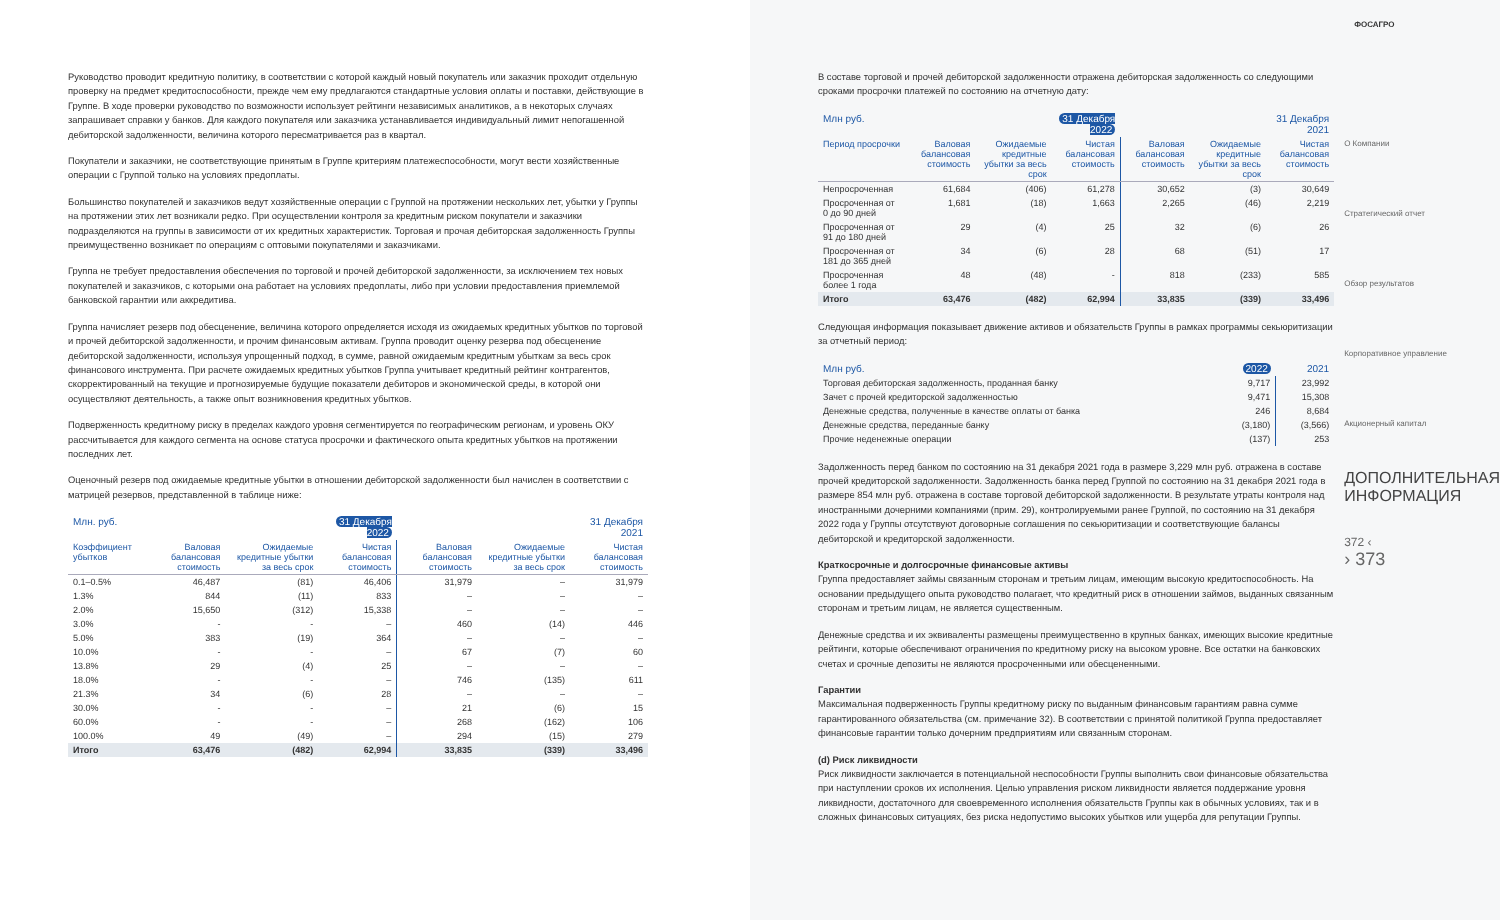Руководство проводит кредитную политику, в соответствии с которой каждый новый покупатель или заказчик проходит отдельную проверку на предмет кредитоспособности, прежде чем ему предлагаются стандартные условия оплаты и поставки, действующие в Группе. В ходе проверки руководство по возможности использует рейтинги независимых аналитиков, а в некоторых случаях запрашивает справки у банков. Для каждого покупателя или заказчика устанавливается индивидуальный лимит непогашенной дебиторской задолженности, величина которого пересматривается раз в квартал.
Покупатели и заказчики, не соответствующие принятым в Группе критериям платежеспособности, могут вести хозяйственные операции с Группой только на условиях предоплаты.
Большинство покупателей и заказчиков ведут хозяйственные операции с Группой на протяжении нескольких лет, убытки у Группы на протяжении этих лет возникали редко. При осуществлении контроля за кредитным риском покупатели и заказчики подразделяются на группы в зависимости от их кредитных характеристик. Торговая и прочая дебиторская задолженность Группы преимущественно возникает по операциям с оптовыми покупателями и заказчиками.
Группа не требует предоставления обеспечения по торговой и прочей дебиторской задолженности, за исключением тех новых покупателей и заказчиков, с которыми она работает на условиях предоплаты, либо при условии предоставления приемлемой банковской гарантии или аккредитива.
Группа начисляет резерв под обесценение, величина которого определяется исходя из ожидаемых кредитных убытков по торговой и прочей дебиторской задолженности, и прочим финансовым активам. Группа проводит оценку резерва под обесценение дебиторской задолженности, используя упрощенный подход, в сумме, равной ожидаемым кредитным убыткам за весь срок финансового инструмента. При расчете ожидаемых кредитных убытков Группа учитывает кредитный рейтинг контрагентов, скорректированный на текущие и прогнозируемые будущие показатели дебиторов и экономической среды, в которой они осуществляют деятельность, а также опыт возникновения кредитных убытков.
Подверженность кредитному риску в пределах каждого уровня сегментируется по географическим регионам, и уровень ОКУ рассчитывается для каждого сегмента на основе статуса просрочки и фактического опыта кредитных убытков на протяжении последних лет.
Оценочный резерв под ожидаемые кредитные убытки в отношении дебиторской задолженности был начислен в соответствии с матрицей резервов, представленной в таблице ниже:
| Млн. руб. | | | 31 Декабря 2022 | | | 31 Декабря 2021 |
| --- | --- | --- | --- | --- | --- | --- |
| Коэффициент убытков | Валовая балансовая стоимость | Ожидаемые кредитные убытки за весь срок | Чистая балансовая стоимость | Валовая балансовая стоимость | Ожидаемые кредитные убытки за весь срок | Чистая балансовая стоимость |
| 0.1–0.5% | 46,487 | (81) | 46,406 | 31,979 | – | 31,979 |
| 1.3% | 844 | (11) | 833 | – | – | – |
| 2.0% | 15,650 | (312) | 15,338 | – | – | – |
| 3.0% | - | - | – | 460 | (14) | 446 |
| 5.0% | 383 | (19) | 364 | – | – | – |
| 10.0% | - | - | – | 67 | (7) | 60 |
| 13.8% | 29 | (4) | 25 | – | – | – |
| 18.0% | - | - | – | 746 | (135) | 611 |
| 21.3% | 34 | (6) | 28 | – | – | – |
| 30.0% | - | - | – | 21 | (6) | 15 |
| 60.0% | - | - | – | 268 | (162) | 106 |
| 100.0% | 49 | (49) | – | 294 | (15) | 279 |
| Итого | 63,476 | (482) | 62,994 | 33,835 | (339) | 33,496 |
В составе торговой и прочей дебиторской задолженности отражена дебиторская задолженность со следующими сроками просрочки платежей по состоянию на отчетную дату:
| Млн руб. | | | 31 Декабря 2022 | | | 31 Декабря 2021 |
| --- | --- | --- | --- | --- | --- | --- |
| Период просрочки | Валовая балансовая стоимость | Ожидаемые кредитные убытки за весь срок | Чистая балансовая стоимость | Валовая балансовая стоимость | Ожидаемые кредитные убытки за весь срок | Чистая балансовая стоимость |
| Непросроченная | 61,684 | (406) | 61,278 | 30,652 | (3) | 30,649 |
| Просроченная от 0 до 90 дней | 1,681 | (18) | 1,663 | 2,265 | (46) | 2,219 |
| Просроченная от 91 до 180 дней | 29 | (4) | 25 | 32 | (6) | 26 |
| Просроченная от 181 до 365 дней | 34 | (6) | 28 | 68 | (51) | 17 |
| Просроченная более 1 года | 48 | (48) | - | 818 | (233) | 585 |
| Итого | 63,476 | (482) | 62,994 | 33,835 | (339) | 33,496 |
Следующая информация показывает движение активов и обязательств Группы в рамках программы секьюритизации за отчетный период:
| Млн руб. | 2022 | 2021 |
| --- | --- | --- |
| Торговая дебиторская задолженность, проданная банку | 9,717 | 23,992 |
| Зачет с прочей кредиторской задолженностью | 9,471 | 15,308 |
| Денежные средства, полученные в качестве оплаты от банка | 246 | 8,684 |
| Денежные средства, переданные банку | (3,180) | (3,566) |
| Прочие неденежные операции | (137) | 253 |
Задолженность перед банком по состоянию на 31 декабря 2021 года в размере 3,229 млн руб. отражена в составе прочей кредиторской задолженности. Задолженность банка перед Группой по состоянию на 31 декабря 2021 года в размере 854 млн руб. отражена в составе торговой дебиторской задолженности. В результате утраты контроля над иностранными дочерними компаниями (прим. 29), контролируемыми ранее Группой, по состоянию на 31 декабря 2022 года у Группы отсутствуют договорные соглашения по секьюритизации и соответствующие балансы дебиторской и кредиторской задолженности.
Краткосрочные и долгосрочные финансовые активы
Группа предоставляет займы связанным сторонам и третьим лицам, имеющим высокую кредитоспособность. На основании предыдущего опыта руководство полагает, что кредитный риск в отношении займов, выданных связанным сторонам и третьим лицам, не является существенным.
Денежные средства и их эквиваленты размещены преимущественно в крупных банках, имеющих высокие кредитные рейтинги, которые обеспечивают ограничения по кредитному риску на высоком уровне. Все остатки на банковских счетах и срочные депозиты не являются просроченными или обесцененными.
Гарантии
Максимальная подверженность Группы кредитному риску по выданным финансовым гарантиям равна сумме гарантированного обязательства (см. примечание 32). В соответствии с принятой политикой Группа предоставляет финансовые гарантии только дочерним предприятиям или связанным сторонам.
(d) Риск ликвидности
Риск ликвидности заключается в потенциальной неспособности Группы выполнить свои финансовые обязательства при наступлении сроков их исполнения. Целью управления риском ликвидности является поддержание уровня ликвидности, достаточного для своевременного исполнения обязательств Группы как в обычных условиях, так и в сложных финансовых ситуациях, без риска недопустимо высоких убытков или ущерба для репутации Группы.
ФОСАГРО
О Компании
Стратегический отчет
Обзор результатов
Корпоративное управление
Акционерный капитал
ДОПОЛНИТЕЛЬНАЯ ИНФОРМАЦИЯ
372 ‹
› 373